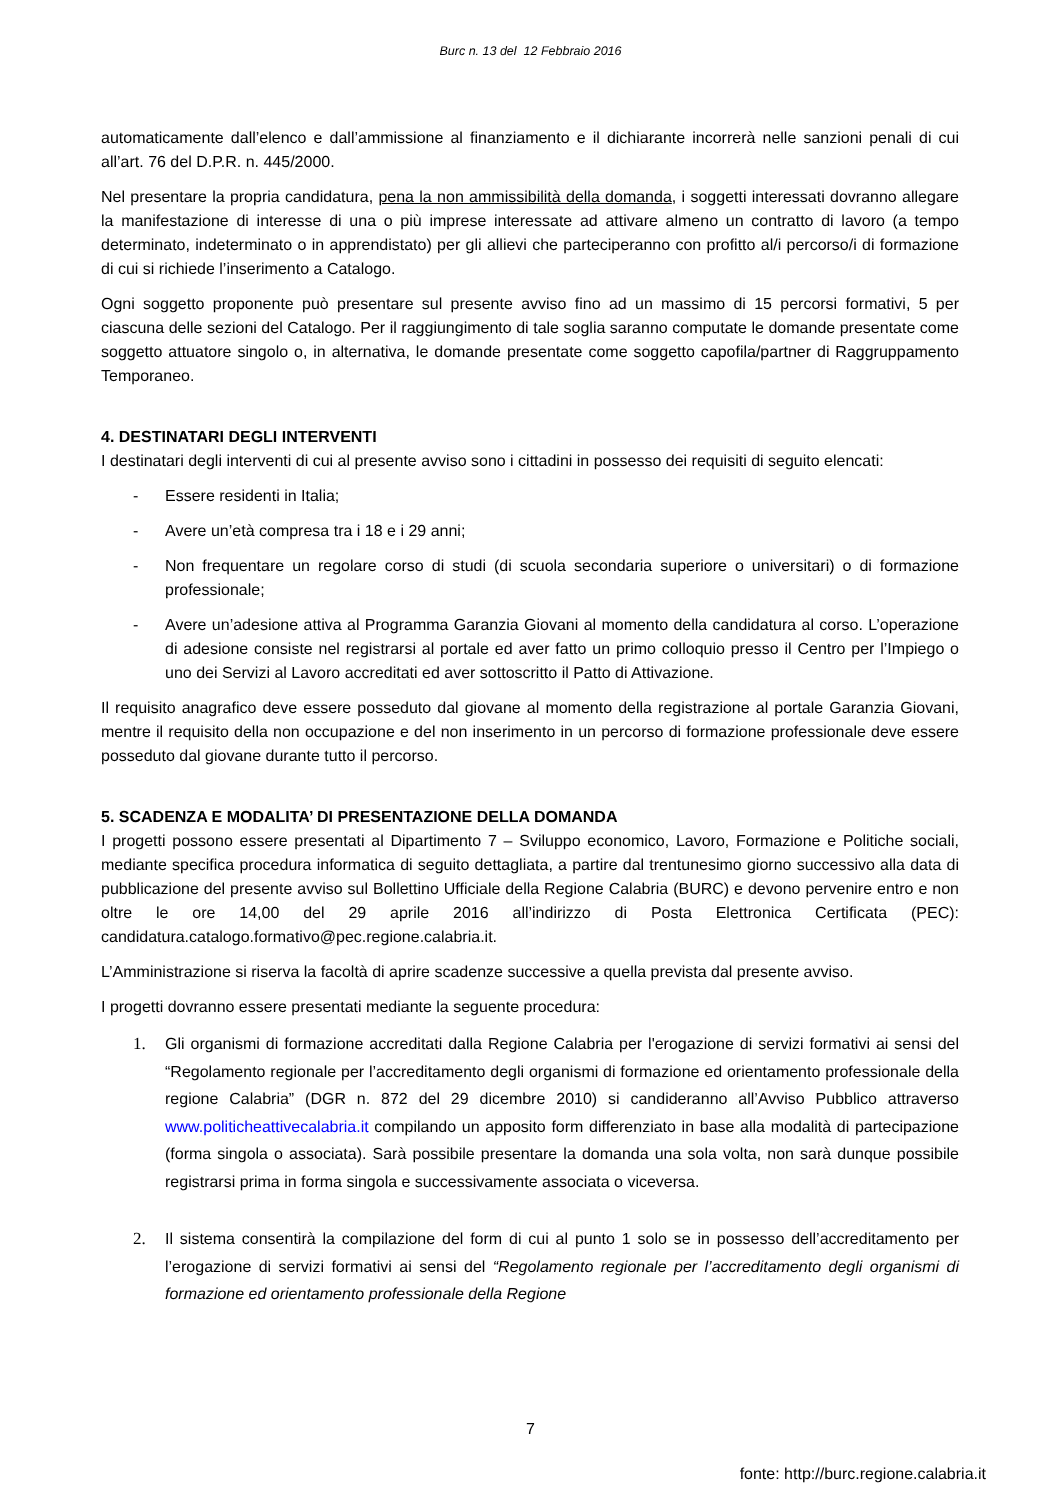Burc n. 13 del 12 Febbraio 2016
automaticamente dall’elenco e dall’ammissione al finanziamento e il dichiarante incorrerà nelle sanzioni penali di cui all’art. 76 del D.P.R. n. 445/2000.
Nel presentare la propria candidatura, pena la non ammissibilità della domanda, i soggetti interessati dovranno allegare la manifestazione di interesse di una o più imprese interessate ad attivare almeno un contratto di lavoro (a tempo determinato, indeterminato o in apprendistato) per gli allievi che parteciperanno con profitto al/i percorso/i di formazione di cui si richiede l’inserimento a Catalogo.
Ogni soggetto proponente può presentare sul presente avviso fino ad un massimo di 15 percorsi formativi, 5 per ciascuna delle sezioni del Catalogo. Per il raggiungimento di tale soglia saranno computate le domande presentate come soggetto attuatore singolo o, in alternativa, le domande presentate come soggetto capofila/partner di Raggruppamento Temporaneo.
4. DESTINATARI DEGLI INTERVENTI
I destinatari degli interventi di cui al presente avviso sono i cittadini in possesso dei requisiti di seguito elencati:
- Essere residenti in Italia;
- Avere un’età compresa tra i 18 e i 29 anni;
- Non frequentare un regolare corso di studi (di scuola secondaria superiore o universitari) o di formazione professionale;
- Avere un’adesione attiva al Programma Garanzia Giovani al momento della candidatura al corso. L’operazione di adesione consiste nel registrarsi al portale ed aver fatto un primo colloquio presso il Centro per l’Impiego o uno dei Servizi al Lavoro accreditati ed aver sottoscritto il Patto di Attivazione.
Il requisito anagrafico deve essere posseduto dal giovane al momento della registrazione al portale Garanzia Giovani, mentre il requisito della non occupazione e del non inserimento in un percorso di formazione professionale deve essere posseduto dal giovane durante tutto il percorso.
5. SCADENZA E MODALITA’ DI PRESENTAZIONE DELLA DOMANDA
I progetti possono essere presentati al Dipartimento 7 – Sviluppo economico, Lavoro, Formazione e Politiche sociali, mediante specifica procedura informatica di seguito dettagliata, a partire dal trentunesimo giorno successivo alla data di pubblicazione del presente avviso sul Bollettino Ufficiale della Regione Calabria (BURC) e devono pervenire entro e non oltre le ore 14,00 del 29 aprile 2016 all’indirizzo di Posta Elettronica Certificata (PEC): candidatura.catalogo.formativo@pec.regione.calabria.it.
L’Amministrazione si riserva la facoltà di aprire scadenze successive a quella prevista dal presente avviso.
I progetti dovranno essere presentati mediante la seguente procedura:
1. Gli organismi di formazione accreditati dalla Regione Calabria per l'erogazione di servizi formativi ai sensi del “Regolamento regionale per l’accreditamento degli organismi di formazione ed orientamento professionale della regione Calabria” (DGR n. 872 del 29 dicembre 2010) si candideranno all’Avviso Pubblico attraverso www.politicheattivecalabria.it compilando un apposito form differenziato in base alla modalità di partecipazione (forma singola o associata). Sarà possibile presentare la domanda una sola volta, non sarà dunque possibile registrarsi prima in forma singola e successivamente associata o viceversa.
2. Il sistema consentirà la compilazione del form di cui al punto 1 solo se in possesso dell’accreditamento per l’erogazione di servizi formativi ai sensi del “Regolamento regionale per l’accreditamento degli organismi di formazione ed orientamento professionale della Regione
7
fonte: http://burc.regione.calabria.it